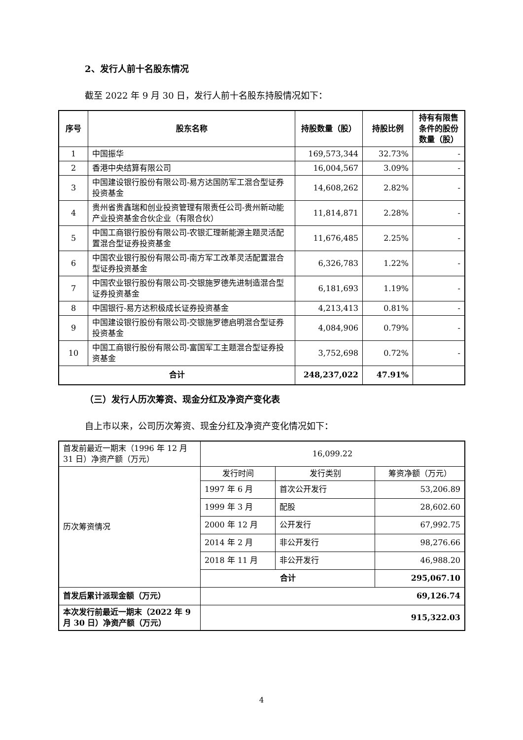2、发行人前十名股东情况
截至 2022 年 9 月 30 日，发行人前十名股东持股情况如下：
| 序号 | 股东名称 | 持股数量（股） | 持股比例 | 持有有限售条件的股份数量（股） |
| --- | --- | --- | --- | --- |
| 1 | 中国振华 | 169,573,344 | 32.73% | - |
| 2 | 香港中央结算有限公司 | 16,004,567 | 3.09% | - |
| 3 | 中国建设银行股份有限公司-易方达国防军工混合型证券投资基金 | 14,608,262 | 2.82% | - |
| 4 | 贵州省贵鑫瑞和创业投资管理有限责任公司-贵州新动能产业投资基金合伙企业（有限合伙） | 11,814,871 | 2.28% | - |
| 5 | 中国工商银行股份有限公司-农银汇理新能源主题灵活配置混合型证券投资基金 | 11,676,485 | 2.25% | - |
| 6 | 中国农业银行股份有限公司-南方军工改革灵活配置混合型证券投资基金 | 6,326,783 | 1.22% | - |
| 7 | 中国农业银行股份有限公司-交银施罗德先进制造混合型证券投资基金 | 6,181,693 | 1.19% | - |
| 8 | 中国银行-易方达积极成长证券投资基金 | 4,213,413 | 0.81% | - |
| 9 | 中国建设银行股份有限公司-交银施罗德启明混合型证券投资基金 | 4,084,906 | 0.79% | - |
| 10 | 中国工商银行股份有限公司-富国军工主题混合型证券投资基金 | 3,752,698 | 0.72% | - |
| 合计 | | 248,237,022 | 47.91% | |
（三）发行人历次筹资、现金分红及净资产变化表
自上市以来，公司历次筹资、现金分红及净资产变化情况如下：
| 首发前最近一期末（1996 年 12 月 31 日）净资产额（万元） | 16,099.22 | | |
| 历次筹资情况 | 发行时间 | 发行类别 | 筹资净额（万元） |
| | 1997 年 6 月 | 首次公开发行 | 53,206.89 |
| | 1999 年 3 月 | 配股 | 28,602.60 |
| | 2000 年 12 月 | 公开发行 | 67,992.75 |
| | 2014 年 2 月 | 非公开发行 | 98,276.66 |
| | 2018 年 11 月 | 非公开发行 | 46,988.20 |
| | 合计 | | 295,067.10 |
| 首发后累计派现金额（万元） | 69,126.74 | | |
| 本次发行前最近一期末（2022 年 9 月 30 日）净资产额（万元） | 915,322.03 | | |
4